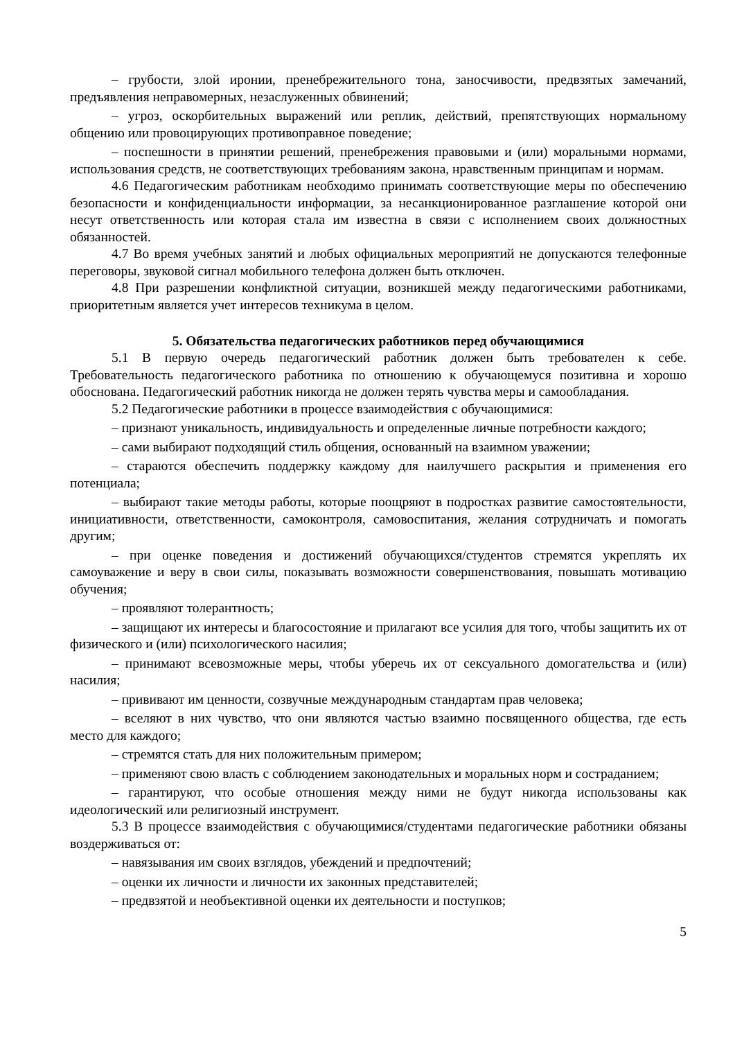– грубости, злой иронии, пренебрежительного тона, заносчивости, предвзятых замечаний, предъявления неправомерных, незаслуженных обвинений;
– угроз, оскорбительных выражений или реплик, действий, препятствующих нормальному общению или провоцирующих противоправное поведение;
– поспешности в принятии решений, пренебрежения правовыми и (или) моральными нормами, использования средств, не соответствующих требованиям закона, нравственным принципам и нормам.
4.6 Педагогическим работникам необходимо принимать соответствующие меры по обеспечению безопасности и конфиденциальности информации, за несанкционированное разглашение которой они несут ответственность или которая стала им известна в связи с исполнением своих должностных обязанностей.
4.7 Во время учебных занятий и любых официальных мероприятий не допускаются телефонные переговоры, звуковой сигнал мобильного телефона должен быть отключен.
4.8 При разрешении конфликтной ситуации, возникшей между педагогическими работниками, приоритетным является учет интересов техникума в целом.
5. Обязательства педагогических работников перед обучающимися
5.1 В первую очередь педагогический работник должен быть требователен к себе. Требовательность педагогического работника по отношению к обучающемуся позитивна и хорошо обоснована. Педагогический работник никогда не должен терять чувства меры и самообладания.
5.2 Педагогические работники в процессе взаимодействия с обучающимися:
– признают уникальность, индивидуальность и определенные личные потребности каждого;
– сами выбирают подходящий стиль общения, основанный на взаимном уважении;
– стараются обеспечить поддержку каждому для наилучшего раскрытия и применения его потенциала;
– выбирают такие методы работы, которые поощряют в подростках развитие самостоятельности, инициативности, ответственности, самоконтроля, самовоспитания, желания сотрудничать и помогать другим;
– при оценке поведения и достижений обучающихся/студентов стремятся укреплять их самоуважение и веру в свои силы, показывать возможности совершенствования, повышать мотивацию обучения;
– проявляют толерантность;
– защищают их интересы и благосостояние и прилагают все усилия для того, чтобы защитить их от физического и (или) психологического насилия;
– принимают всевозможные меры, чтобы уберечь их от сексуального домогательства и (или) насилия;
– прививают им ценности, созвучные международным стандартам прав человека;
– вселяют в них чувство, что они являются частью взаимно посвященного общества, где есть место для каждого;
– стремятся стать для них положительным примером;
– применяют свою власть с соблюдением законодательных и моральных норм и состраданием;
– гарантируют, что особые отношения между ними не будут никогда использованы как идеологический или религиозный инструмент.
5.3 В процессе взаимодействия с обучающимися/студентами педагогические работники обязаны воздерживаться от:
– навязывания им своих взглядов, убеждений и предпочтений;
– оценки их личности и личности их законных представителей;
– предвзятой и необъективной оценки их деятельности и поступков;
5